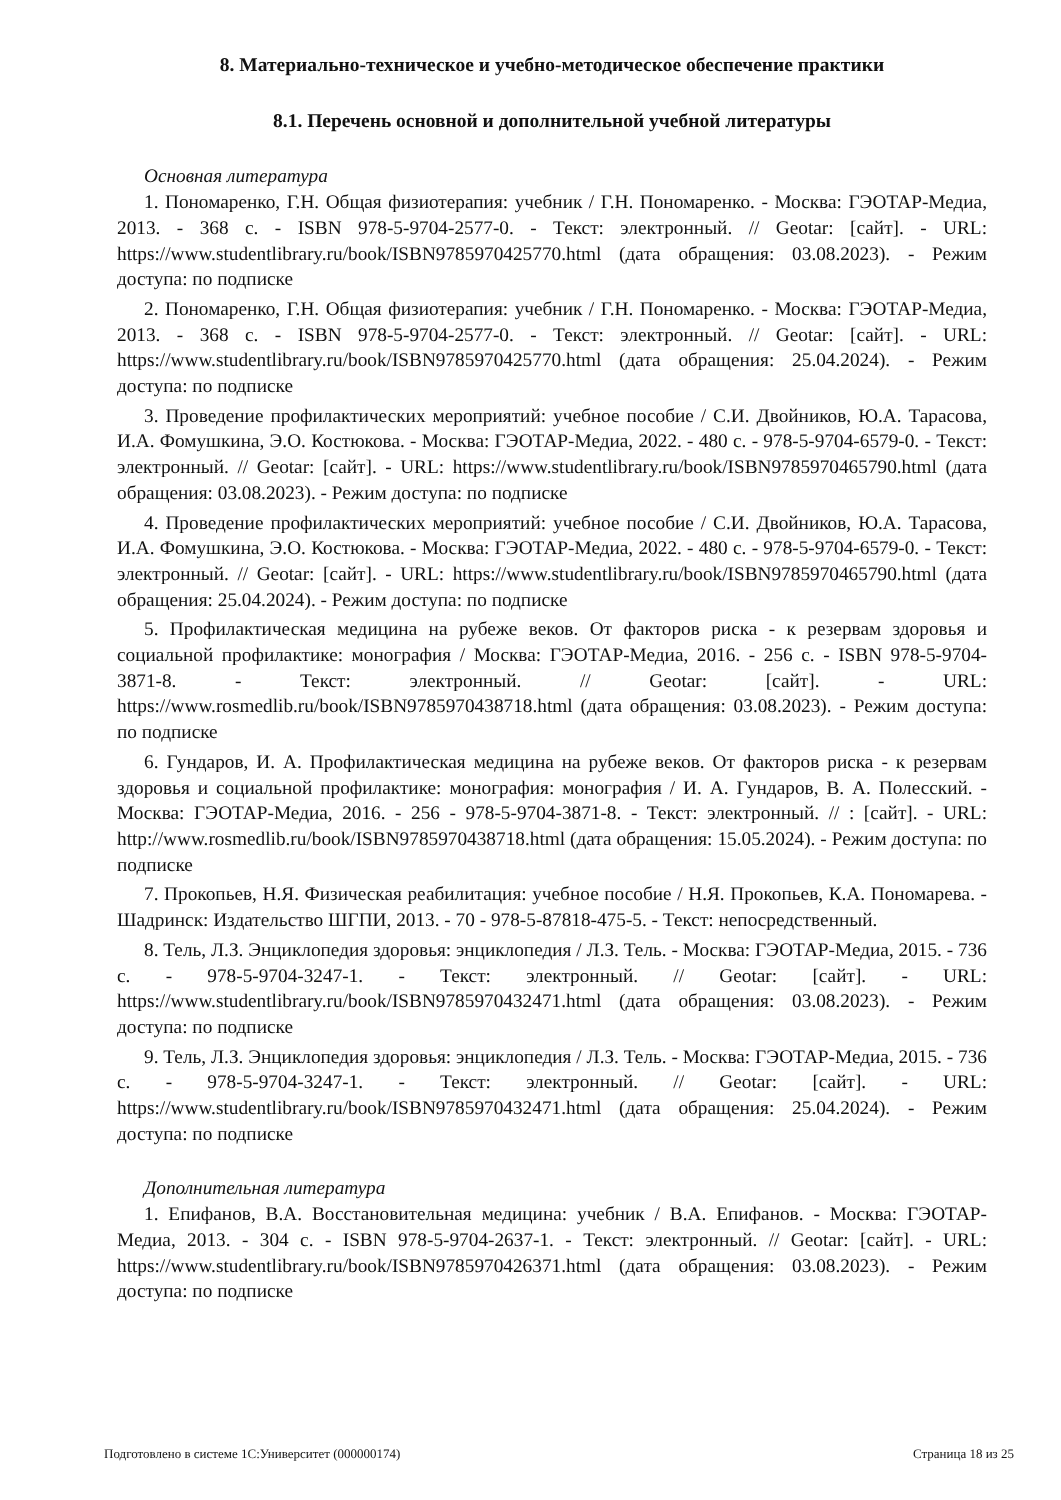8. Материально-техническое и учебно-методическое обеспечение практики
8.1. Перечень основной и дополнительной учебной литературы
Основная литература
1. Пономаренко, Г.Н. Общая физиотерапия: учебник / Г.Н. Пономаренко. - Москва: ГЭОТАР-Медиа, 2013. - 368 с. - ISBN 978-5-9704-2577-0. - Текст: электронный. // Geotar: [сайт]. - URL: https://www.studentlibrary.ru/book/ISBN9785970425770.html (дата обращения: 03.08.2023). - Режим доступа: по подписке
2. Пономаренко, Г.Н. Общая физиотерапия: учебник / Г.Н. Пономаренко. - Москва: ГЭОТАР-Медиа, 2013. - 368 с. - ISBN 978-5-9704-2577-0. - Текст: электронный. // Geotar: [сайт]. - URL: https://www.studentlibrary.ru/book/ISBN9785970425770.html (дата обращения: 25.04.2024). - Режим доступа: по подписке
3. Проведение профилактических мероприятий: учебное пособие / С.И. Двойников, Ю.А. Тарасова, И.А. Фомушкина, Э.О. Костюкова. - Москва: ГЭОТАР-Медиа, 2022. - 480 с. - 978-5-9704-6579-0. - Текст: электронный. // Geotar: [сайт]. - URL: https://www.studentlibrary.ru/book/ISBN9785970465790.html (дата обращения: 03.08.2023). - Режим доступа: по подписке
4. Проведение профилактических мероприятий: учебное пособие / С.И. Двойников, Ю.А. Тарасова, И.А. Фомушкина, Э.О. Костюкова. - Москва: ГЭОТАР-Медиа, 2022. - 480 с. - 978-5-9704-6579-0. - Текст: электронный. // Geotar: [сайт]. - URL: https://www.studentlibrary.ru/book/ISBN9785970465790.html (дата обращения: 25.04.2024). - Режим доступа: по подписке
5. Профилактическая медицина на рубеже веков. От факторов риска - к резервам здоровья и социальной профилактике: монография / Москва: ГЭОТАР-Медиа, 2016. - 256 с. - ISBN 978-5-9704-3871-8. - Текст: электронный. // Geotar: [сайт]. - URL: https://www.rosmedlib.ru/book/ISBN9785970438718.html (дата обращения: 03.08.2023). - Режим доступа: по подписке
6. Гундаров, И. А. Профилактическая медицина на рубеже веков. От факторов риска - к резервам здоровья и социальной профилактике: монография: монография / И. А. Гундаров, В. А. Полесский. - Москва: ГЭОТАР-Медиа, 2016. - 256 - 978-5-9704-3871-8. - Текст: электронный. // : [сайт]. - URL: http://www.rosmedlib.ru/book/ISBN9785970438718.html (дата обращения: 15.05.2024). - Режим доступа: по подписке
7. Прокопьев, Н.Я. Физическая реабилитация: учебное пособие / Н.Я. Прокопьев, К.А. Пономарева. - Шадринск: Издательство ШГПИ, 2013. - 70 - 978-5-87818-475-5. - Текст: непосредственный.
8. Тель, Л.З. Энциклопедия здоровья: энциклопедия / Л.З. Тель. - Москва: ГЭОТАР-Медиа, 2015. - 736 с. - 978-5-9704-3247-1. - Текст: электронный. // Geotar: [сайт]. - URL: https://www.studentlibrary.ru/book/ISBN9785970432471.html (дата обращения: 03.08.2023). - Режим доступа: по подписке
9. Тель, Л.З. Энциклопедия здоровья: энциклопедия / Л.З. Тель. - Москва: ГЭОТАР-Медиа, 2015. - 736 с. - 978-5-9704-3247-1. - Текст: электронный. // Geotar: [сайт]. - URL: https://www.studentlibrary.ru/book/ISBN9785970432471.html (дата обращения: 25.04.2024). - Режим доступа: по подписке
Дополнительная литература
1. Епифанов, В.А. Восстановительная медицина: учебник / В.А. Епифанов. - Москва: ГЭОТАР-Медиа, 2013. - 304 с. - ISBN 978-5-9704-2637-1. - Текст: электронный. // Geotar: [сайт]. - URL: https://www.studentlibrary.ru/book/ISBN9785970426371.html (дата обращения: 03.08.2023). - Режим доступа: по подписке
Подготовлено в системе 1С:Университет (000000174) Страница 18 из 25